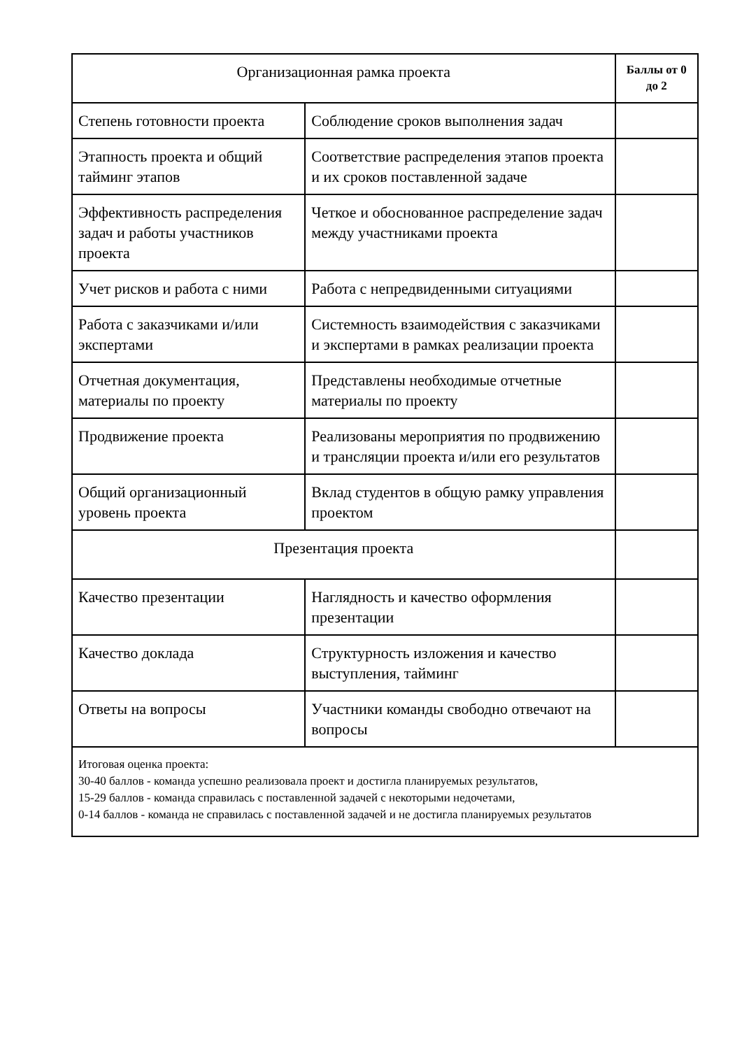| Организационная рамка проекта | | Баллы от 0 до 2 |
| --- | --- | --- |
| Степень готовности проекта | Соблюдение сроков выполнения задач | |
| Этапность проекта и общий тайминг этапов | Соответствие распределения этапов проекта и их сроков поставленной задаче | |
| Эффективность распределения задач и работы участников проекта | Четкое и обоснованное распределение задач между участниками проекта | |
| Учет рисков и работа с ними | Работа с непредвиденными ситуациями | |
| Работа с заказчиками и/или экспертами | Системность взаимодействия с заказчиками и экспертами в рамках реализации проекта | |
| Отчетная документация, материалы по проекту | Представлены необходимые отчетные материалы по проекту | |
| Продвижение проекта | Реализованы мероприятия по продвижению и трансляции проекта и/или его результатов | |
| Общий организационный уровень проекта | Вклад студентов в общую рамку управления проектом | |
| Презентация проекта | | |
| Качество презентации | Наглядность и качество оформления презентации | |
| Качество доклада | Структурность изложения и качество выступления, тайминг | |
| Ответы на вопросы | Участники команды свободно отвечают на вопросы | |
| Итоговая оценка проекта: 30-40 баллов - команда успешно реализовала проект и достигла планируемых результатов, 15-29 баллов - команда справилась с поставленной задачей с некоторыми недочетами, 0-14 баллов - команда не справилась с поставленной задачей и не достигла планируемых результатов | | |